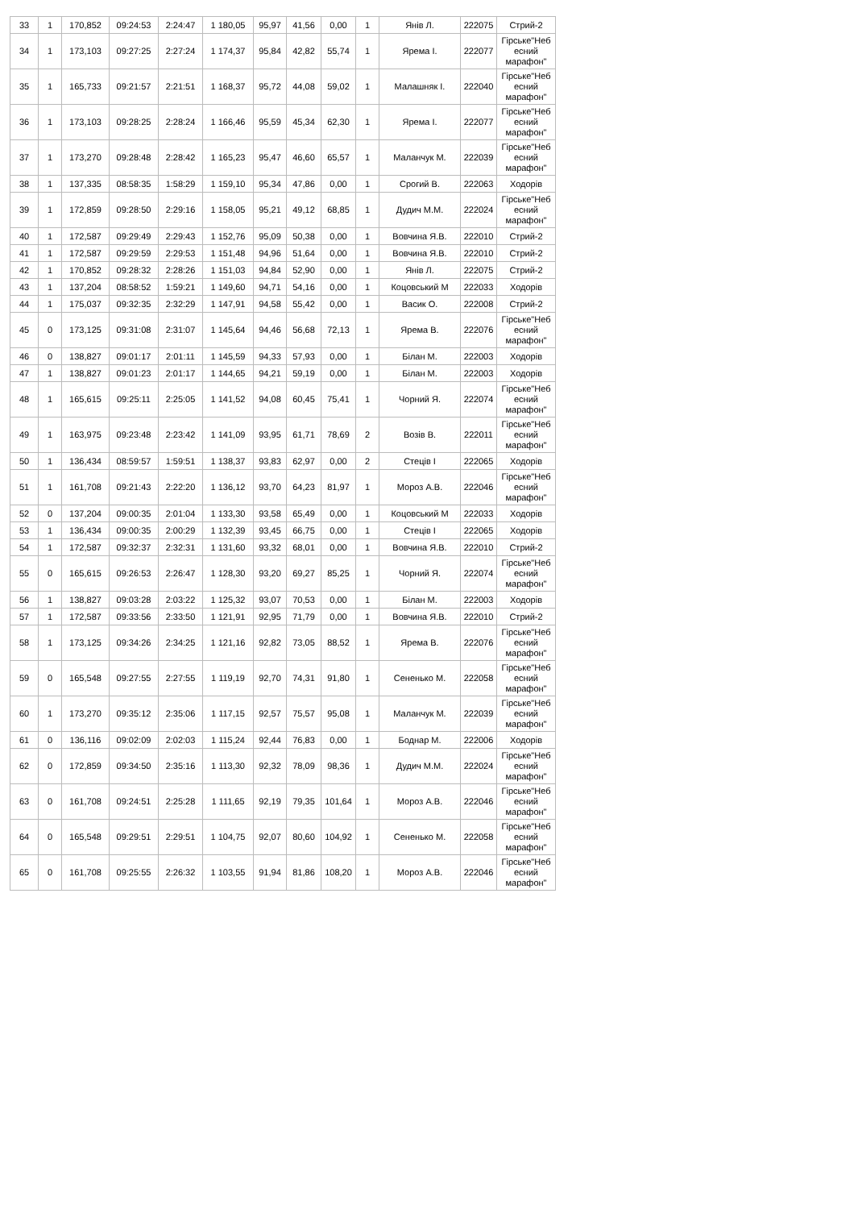| 33 | 1 | 170,852 | 09:24:53 | 2:24:47 | 1 180,05 | 95,97 | 41,56 | 0,00 | 1 | Янів Л. | 222075 | Стрий-2 |
| 34 | 1 | 173,103 | 09:27:25 | 2:27:24 | 1 174,37 | 95,84 | 42,82 | 55,74 | 1 | Ярема І. | 222077 | Гірське"Неб есний марафон" |
| 35 | 1 | 165,733 | 09:21:57 | 2:21:51 | 1 168,37 | 95,72 | 44,08 | 59,02 | 1 | Малашняк І. | 222040 | Гірське"Неб есний марафон" |
| 36 | 1 | 173,103 | 09:28:25 | 2:28:24 | 1 166,46 | 95,59 | 45,34 | 62,30 | 1 | Ярема І. | 222077 | Гірське"Неб есний марафон" |
| 37 | 1 | 173,270 | 09:28:48 | 2:28:42 | 1 165,23 | 95,47 | 46,60 | 65,57 | 1 | Маланчук М. | 222039 | Гірське"Неб есний марафон" |
| 38 | 1 | 137,335 | 08:58:35 | 1:58:29 | 1 159,10 | 95,34 | 47,86 | 0,00 | 1 | Срогий В. | 222063 | Ходорів |
| 39 | 1 | 172,859 | 09:28:50 | 2:29:16 | 1 158,05 | 95,21 | 49,12 | 68,85 | 1 | Дудич М.М. | 222024 | Гірське"Неб есний марафон" |
| 40 | 1 | 172,587 | 09:29:49 | 2:29:43 | 1 152,76 | 95,09 | 50,38 | 0,00 | 1 | Вовчина Я.В. | 222010 | Стрий-2 |
| 41 | 1 | 172,587 | 09:29:59 | 2:29:53 | 1 151,48 | 94,96 | 51,64 | 0,00 | 1 | Вовчина Я.В. | 222010 | Стрий-2 |
| 42 | 1 | 170,852 | 09:28:32 | 2:28:26 | 1 151,03 | 94,84 | 52,90 | 0,00 | 1 | Янів Л. | 222075 | Стрий-2 |
| 43 | 1 | 137,204 | 08:58:52 | 1:59:21 | 1 149,60 | 94,71 | 54,16 | 0,00 | 1 | Коцовський М | 222033 | Ходорів |
| 44 | 1 | 175,037 | 09:32:35 | 2:32:29 | 1 147,91 | 94,58 | 55,42 | 0,00 | 1 | Васик О. | 222008 | Стрий-2 |
| 45 | 0 | 173,125 | 09:31:08 | 2:31:07 | 1 145,64 | 94,46 | 56,68 | 72,13 | 1 | Ярема В. | 222076 | Гірське"Неб есний марафон" |
| 46 | 0 | 138,827 | 09:01:17 | 2:01:11 | 1 145,59 | 94,33 | 57,93 | 0,00 | 1 | Білан М. | 222003 | Ходорів |
| 47 | 1 | 138,827 | 09:01:23 | 2:01:17 | 1 144,65 | 94,21 | 59,19 | 0,00 | 1 | Білан М. | 222003 | Ходорів |
| 48 | 1 | 165,615 | 09:25:11 | 2:25:05 | 1 141,52 | 94,08 | 60,45 | 75,41 | 1 | Чорний Я. | 222074 | Гірське"Неб есний марафон" |
| 49 | 1 | 163,975 | 09:23:48 | 2:23:42 | 1 141,09 | 93,95 | 61,71 | 78,69 | 2 | Возів В. | 222011 | Гірське"Неб есний марафон" |
| 50 | 1 | 136,434 | 08:59:57 | 1:59:51 | 1 138,37 | 93,83 | 62,97 | 0,00 | 2 | Стеців І | 222065 | Ходорів |
| 51 | 1 | 161,708 | 09:21:43 | 2:22:20 | 1 136,12 | 93,70 | 64,23 | 81,97 | 1 | Мороз А.В. | 222046 | Гірське"Неб есний марафон" |
| 52 | 0 | 137,204 | 09:00:35 | 2:01:04 | 1 133,30 | 93,58 | 65,49 | 0,00 | 1 | Коцовський М | 222033 | Ходорів |
| 53 | 1 | 136,434 | 09:00:35 | 2:00:29 | 1 132,39 | 93,45 | 66,75 | 0,00 | 1 | Стеців І | 222065 | Ходорів |
| 54 | 1 | 172,587 | 09:32:37 | 2:32:31 | 1 131,60 | 93,32 | 68,01 | 0,00 | 1 | Вовчина Я.В. | 222010 | Стрий-2 |
| 55 | 0 | 165,615 | 09:26:53 | 2:26:47 | 1 128,30 | 93,20 | 69,27 | 85,25 | 1 | Чорний Я. | 222074 | Гірське"Неб есний марафон" |
| 56 | 1 | 138,827 | 09:03:28 | 2:03:22 | 1 125,32 | 93,07 | 70,53 | 0,00 | 1 | Білан М. | 222003 | Ходорів |
| 57 | 1 | 172,587 | 09:33:56 | 2:33:50 | 1 121,91 | 92,95 | 71,79 | 0,00 | 1 | Вовчина Я.В. | 222010 | Стрий-2 |
| 58 | 1 | 173,125 | 09:34:26 | 2:34:25 | 1 121,16 | 92,82 | 73,05 | 88,52 | 1 | Ярема В. | 222076 | Гірське"Неб есний марафон" |
| 59 | 0 | 165,548 | 09:27:55 | 2:27:55 | 1 119,19 | 92,70 | 74,31 | 91,80 | 1 | Сененько М. | 222058 | Гірське"Неб есний марафон" |
| 60 | 1 | 173,270 | 09:35:12 | 2:35:06 | 1 117,15 | 92,57 | 75,57 | 95,08 | 1 | Маланчук М. | 222039 | Гірське"Неб есний марафон" |
| 61 | 0 | 136,116 | 09:02:09 | 2:02:03 | 1 115,24 | 92,44 | 76,83 | 0,00 | 1 | Боднар М. | 222006 | Ходорів |
| 62 | 0 | 172,859 | 09:34:50 | 2:35:16 | 1 113,30 | 92,32 | 78,09 | 98,36 | 1 | Дудич М.М. | 222024 | Гірське"Неб есний марафон" |
| 63 | 0 | 161,708 | 09:24:51 | 2:25:28 | 1 111,65 | 92,19 | 79,35 | 101,64 | 1 | Мороз А.В. | 222046 | Гірське"Неб есний марафон" |
| 64 | 0 | 165,548 | 09:29:51 | 2:29:51 | 1 104,75 | 92,07 | 80,60 | 104,92 | 1 | Сененько М. | 222058 | Гірське"Неб есний марафон" |
| 65 | 0 | 161,708 | 09:25:55 | 2:26:32 | 1 103,55 | 91,94 | 81,86 | 108,20 | 1 | Мороз А.В. | 222046 | Гірське"Неб есний марафон" |